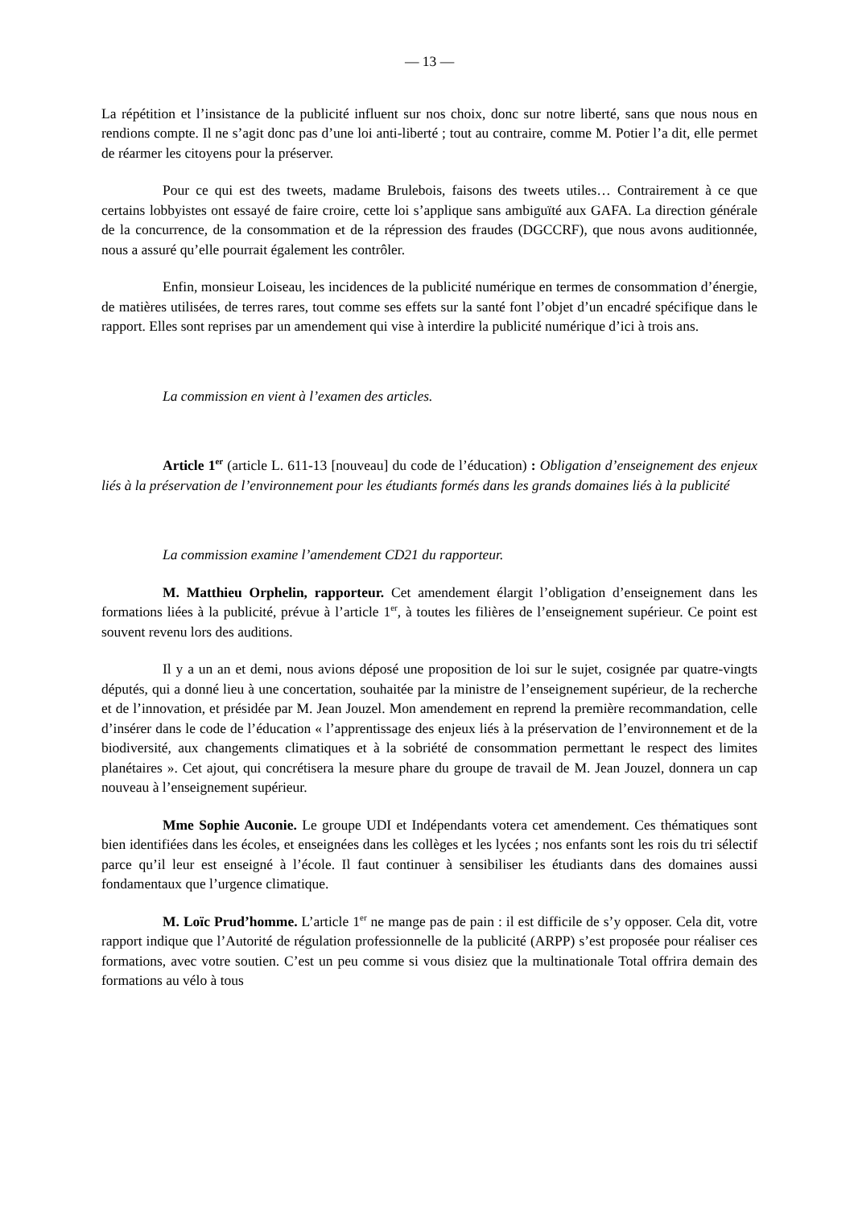— 13 —
La répétition et l’insistance de la publicité influent sur nos choix, donc sur notre liberté, sans que nous nous en rendions compte. Il ne s’agit donc pas d’une loi anti-liberté ; tout au contraire, comme M. Potier l’a dit, elle permet de réarmer les citoyens pour la préserver.
Pour ce qui est des tweets, madame Brulebois, faisons des tweets utiles… Contrairement à ce que certains lobbyistes ont essayé de faire croire, cette loi s’applique sans ambiguïté aux GAFA. La direction générale de la concurrence, de la consommation et de la répression des fraudes (DGCCRF), que nous avons auditionnée, nous a assuré qu’elle pourrait également les contrôler.
Enfin, monsieur Loiseau, les incidences de la publicité numérique en termes de consommation d’énergie, de matières utilisées, de terres rares, tout comme ses effets sur la santé font l’objet d’un encadré spécifique dans le rapport. Elles sont reprises par un amendement qui vise à interdire la publicité numérique d’ici à trois ans.
La commission en vient à l’examen des articles.
Article 1<sup>er</sup> (article L. 611-13 [nouveau] du code de l’éducation) : Obligation d’enseignement des enjeux liés à la préservation de l’environnement pour les étudiants formés dans les grands domaines liés à la publicité
La commission examine l’amendement CD21 du rapporteur.
M. Matthieu Orphelin, rapporteur. Cet amendement élargit l’obligation d’enseignement dans les formations liées à la publicité, prévue à l’article 1<sup>er</sup>, à toutes les filières de l’enseignement supérieur. Ce point est souvent revenu lors des auditions.
Il y a un an et demi, nous avions déposé une proposition de loi sur le sujet, cosignée par quatre-vingts députés, qui a donné lieu à une concertation, souhaitée par la ministre de l’enseignement supérieur, de la recherche et de l’innovation, et présidée par M. Jean Jouzel. Mon amendement en reprend la première recommandation, celle d’insérer dans le code de l’éducation « l’apprentissage des enjeux liés à la préservation de l’environnement et de la biodiversité, aux changements climatiques et à la sobriété de consommation permettant le respect des limites planétaires ». Cet ajout, qui concrétisera la mesure phare du groupe de travail de M. Jean Jouzel, donnera un cap nouveau à l’enseignement supérieur.
Mme Sophie Auconie. Le groupe UDI et Indépendants votera cet amendement. Ces thématiques sont bien identifiées dans les écoles, et enseignées dans les collèges et les lycées ; nos enfants sont les rois du tri sélectif parce qu’il leur est enseigné à l’école. Il faut continuer à sensibiliser les étudiants dans des domaines aussi fondamentaux que l’urgence climatique.
M. Loïc Prud’homme. L’article 1<sup>er</sup> ne mange pas de pain : il est difficile de s’y opposer. Cela dit, votre rapport indique que l’Autorité de régulation professionnelle de la publicité (ARPP) s’est proposée pour réaliser ces formations, avec votre soutien. C’est un peu comme si vous disiez que la multinationale Total offrira demain des formations au vélo à tous